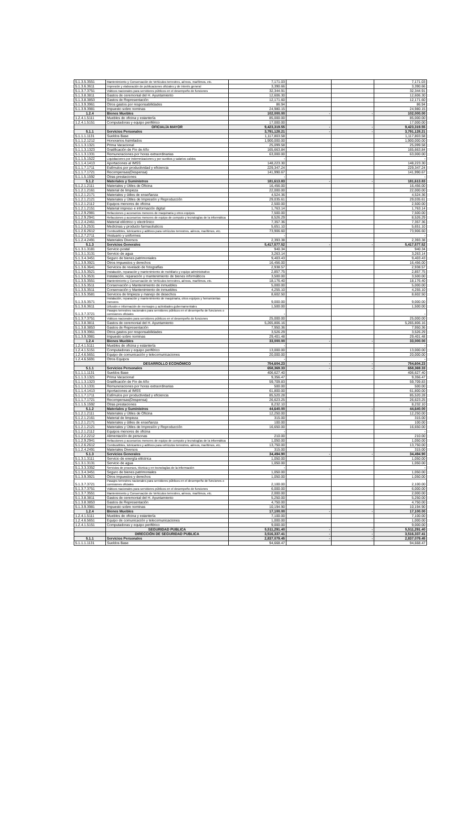| 5.1.3.5.3551 | Mantenimiento y Conservación de Vehículos terrestres, aéreos, marítimos, etc. | 7,171.03 | | | 7,171.03 |
| 5.1.3.6.3611 | Impresión y elaboración de publicaciones oficiales y de interés general | 3,390.66 | | | 3,390.66 |
| 5.1.3.7.3751 | Viáticos nacionales para servidores públicos en el desempeño de funciones | 32,344.91 | | | 32,344.91 |
| 5.1.3.8.3811 | Gastos de ceremonial del H. Ayuntamiento | 12,606.30 | | | 12,606.30 |
| 5.1.3.8.3853 | Gastos de Representación | 12,171.60 | | | 12,171.60 |
| 5.1.3.9.3961 | Otros gastos por responsabilidades | 86.94 | | | 86.94 |
| 5.1.3.9.3981 | Impuesto sobre nominas | 24,980.15 | | | 24,980.15 |
| 1.2.4 | Bienes Muebles | 102,000.00 | - | - | 102,000.00 |
| 1.2.4.1.5111 | Muebles de oficina y estantería | 85,000.00 | | | 85,000.00 |
| 1.2.4.1.5151 | Computadoras y equipo periférico | 17,000.00 | | | 17,000.00 |
| | OFICIALÍA MAYOR | 9,423,319.55 | - | - | 9,423,319.55 |
| 5.1.1 | Servicios Personales | 3,791,128.21 | - | - | 3,791,128.21 |
| 5.1.1.1.1131 | Sueldos Base | 1,117,803.58 | | | 1,117,803.58 |
| 5.1.1.2.1212 | Honorarios Asimilados | 1,900,000.00 | | | 1,900,000.00 |
| 5.1.1.3.1321 | Prima Vacacional | 25,099.58 | | | 25,099.58 |
| 5.1.1.3.1323 | Gratificación de Fin de Año | 165,663.84 | | | 165,663.84 |
| 5.1.1.3.1331 | Remuneraciones por horas extraordinarias | 63,000.00 | | | 63,000.00 |
| 5.1.1.5.1522 | Liquidaciones por indemnizaciones y por sueldos y salarios caídos | - | | | - |
| 5.1.1.4.1413 | Aportaciones al IMSS | 148,223.30 | | | 148,223.30 |
| 5.1.1.7.1711 | Estímulos por productividad y eficiencia | 229,347.24 | | | 229,347.24 |
| 5.1.1.7.1721 | Recompensas(Despensa) | 141,990.67 | | | 141,990.67 |
| 5.1.1.5.1592 | Otras prestaciones | - | | | - |
| 5.1.2 | Materiales y Suministros | 181,613.83 | - | - | 181,613.83 |
| 5.1.2.1.2111 | Materiales y Útiles de Oficina | 16,456.00 | | | 16,456.00 |
| 5.1.2.1.2161 | Material de limpieza | 22,000.00 | | | 22,000.00 |
| 5.1.2.1.2171 | Materiales y útiles de enseñanza | 4,524.36 | | | 4,524.36 |
| 5.1.2.1.2121 | Materiales y Útiles de Impresión y Reproducción | 29,035.61 | | | 29,035.61 |
| 5.1.2.1.2112 | Equipos menores de oficina | 2,500.00 | | | 2,500.00 |
| 5.1.2.1.2151 | Material impreso e información digital | 1,763.14 | | | 1,763.14 |
| 5.1.2.9.2981 | Refacciones y accesorios menores de maquinaria y otros equipos | 7,500.00 | | | 7,500.00 |
| 5.1.2.9.2941 | Refacciones y accesorios menores de equipo de computo y tecnologías de la informática | 8,526.29 | | | 8,526.29 |
| 5.1.2.4.2461 | Material eléctrico y electrónico | 7,357.36 | | | 7,357.36 |
| 5.1.2.5.2531 | Medicinas y producto farmacéuticos | 5,651.10 | | | 5,651.10 |
| 5.1.2.6.2612 | Combustibles, lubricantes y aditivos para vehículos terrestres, aéreos, marítimos, etc. | 73,906.60 | | | 73,906.60 |
| 5.1.2.7.2711 | Vestuario y uniformes | - | | | - |
| 5.1.2.4.2491 | Materiales Diversos | 2,393.38 | | | 2,393.38 |
| 5.1.3 | Servicios Generales | 5,417,577.52 | - | - | 5,417,577.52 |
| 5.1.3.1.3181 | Servicio postal | 940.34 | | | 940.34 |
| 5.1.3.1.3131 | Servicio de agua | 3,263.14 | | | 3,263.14 |
| 5.1.3.4.3451 | Seguro de bienes patrimoniales | 9,403.43 | | | 9,403.43 |
| 5.1.3.9.3921 | Otros impuestos y derechos | 16,456.00 | | | 16,456.00 |
| 5.1.3.6.3641 | Servicios de revelado de fotografías | 2,938.57 | | | 2,938.57 |
| 5.1.3.5.3521 | Instalación, reparación y mantenimiento de mobiliario y equipo administrativo | 2,857.75 | | | 2,857.75 |
| 5.1.3.5.3531 | Instalación, reparación y mantenimiento de bienes informáticos | 3,500.00 | | | 3,500.00 |
| 5.1.3.5.3551 | Mantenimiento y Conservación de Vehículos terrestres, aéreos, marítimos, etc. | 18,176.40 | | | 18,176.40 |
| 5.1.3.5.3511 | Conservación y Mantenimiento de inmuebles | 5,000.00 | | | 5,000.00 |
| 5.1.3.5.3511 | Conservación y Mantenimiento de inmuebles | 4,255.10 | | | 4,255.10 |
| 5.1.3.5.3581 | Servicios de limpieza y manejo de desechos | 8,602.50 | | | 8,602.50 |
| 5.1.3.5.3571 | Instalación, reparación y mantenimiento de maquinaria, otros equipos y herramientas menores | 9,000.00 | | | 9,000.00 |
| 5.1.3.6.3611 | Difusión e información de mensajes y actividades gubernamentales | 1,500.00 | | | 1,500.00 |
| 5.1.3.7.3721 | Pasajes terrestres nacionales para servidores públicos en el desempeño de funciones o comisiones oficiales | - | | | - |
| 5.1.3.7.3751 | Viáticos nacionales para servidores públicos en el desempeño de funciones | 25,000.00 | | | 25,000.00 |
| 5.1.3.8.3811 | Gastos de ceremonial del H. Ayuntamiento | 5,265,806.16 | | | 5,265,806.16 |
| 5.1.3.8.3853 | Gastos de Representación | 7,950.36 | | | 7,950.36 |
| 5.1.3.9.3961 | Otros gastos por responsabilidades | 3,526.29 | | | 3,526.29 |
| 5.1.3.9.3981 | Impuesto sobre nominas | 29,401.48 | | | 29,401.48 |
| 1.2.4 | Bienes Muebles | 33,000.00 | - | - | 33,000.00 |
| 1.2.4.1.5111 | Muebles de oficina y estantería | - | | | - |
| 1.2.4.1.5151 | Computadoras y equipo periférico | 13,000.00 | | | 13,000.00 |
| 1.2.4.6.5651 | Equipo de comunicación y telecomunicaciones | 20,000.00 | | | 20,000.00 |
| 1.2.4.6.5691 | Otros Equipos | - | | | - |
| | DESARROLLO ECONÓMICO | 754,604.23 | - | - | 754,604.23 |
| 5.1.1 | Servicios Personales | 658,369.33 | - | - | 658,369.33 |
| 5.1.1.1.1131 | Sueldos Base | 406,627.40 | | | 406,627.40 |
| 5.1.1.3.1321 | Prima Vacacional | 9,356.47 | | | 9,356.47 |
| 5.1.1.3.1323 | Gratificación de Fin de Año | 59,709.83 | | | 59,709.83 |
| 5.1.1.3.1331 | Remuneraciones por horas extraordinarias | 500.00 | | | 500.00 |
| 5.1.1.4.1413 | Aportaciones al IMSS | 61,800.00 | | | 61,800.00 |
| 5.1.1.7.1711 | Estímulos por productividad y eficiencia | 85,520.28 | | | 85,520.28 |
| 5.1.1.7.1721 | Recompensas(Despensa) | 26,623.25 | | | 26,623.25 |
| 5.1.1.5.1592 | Otras prestaciones | 8,232.10 | | | 8,232.10 |
| 5.1.2 | Materiales y Suministros | 44,640.00 | - | - | 44,640.00 |
| 5.1.2.1.2111 | Materiales y Útiles de Oficina | 12,250.00 | | | 12,250.00 |
| 5.1.2.1.2161 | Material de limpieza | 315.00 | | | 315.00 |
| 5.1.2.1.2171 | Materiales y útiles de enseñanza | 100.00 | | | 100.00 |
| 5.1.2.1.2121 | Materiales y Útiles de Impresión y Reproducción | 16,650.00 | | | 16,650.00 |
| 5.1.2.1.2112 | Equipos menores de oficina | - | | | - |
| 5.1.2.2.2212 | Alimentación de personas | 210.00 | | | 210.00 |
| 5.1.2.9.2941 | Refacciones y accesorios menores de equipo de computo y tecnologías de la informática | 1,050.00 | | | 1,050.00 |
| 5.1.2.6.2612 | Combustibles, lubricantes y aditivos para vehículos terrestres, aéreos, marítimos, etc. | 13,750.00 | | | 13,750.00 |
| 5.1.2.4.2491 | Materiales Diversos | 315.00 | | | 315.00 |
| 5.1.3 | Servicios Generales | 34,494.90 | - | - | 34,494.90 |
| 5.1.3.1.3111 | Servicio de energía eléctrica | 1,050.00 | | | 1,050.00 |
| 5.1.3.1.3131 | Servicio de agua | 1,050.00 | | | 1,050.00 |
| 5.1.3.3.3352 | Servicios de procesos, técnica y en tecnologías de la información | - | | | - |
| 5.1.3.4.3451 | Seguro de bienes patrimoniales | 1,050.00 | | | 1,050.00 |
| 5.1.3.9.3921 | Otros impuestos y derechos | 1,050.00 | | | 1,050.00 |
| 5.1.3.7.3721 | Pasajes terrestres nacionales para servidores públicos en el desempeño de funciones o comisiones oficiales | 2,100.00 | | | 2,100.00 |
| 5.1.3.7.3751 | Viáticos nacionales para servidores públicos en el desempeño de funciones | 6,000.00 | | | 6,000.00 |
| 5.1.3.7.3551 | Mantenimiento y Conservación de Vehículos terrestres, aéreos, marítimos, etc. | 2,000.00 | | | 2,000.00 |
| 5.1.3.8.3811 | Gastos de ceremonial del H. Ayuntamiento | 5,250.00 | | | 5,250.00 |
| 5.1.3.8.3853 | Gastos de Representación | 4,750.00 | | | 4,750.00 |
| 5.1.3.9.3981 | Impuesto sobre nominas | 10,194.90 | | | 10,194.90 |
| 1.2.4 | Bienes Muebles | 17,100.00 | - | - | 17,100.00 |
| 1.2.4.1.5111 | Muebles de oficina y estantería | 7,100.00 | | | 7,100.00 |
| 1.2.4.6.5651 | Equipo de comunicación y telecomunicaciones | 1,000.00 | | | 1,000.00 |
| 1.2.4.1.5151 | Computadoras y equipo periférico | 9,000.00 | | | 9,000.00 |
| | SEGURIDAD PUBLICA | 5,511,291.40 | - | - | 5,511,291.40 |
| | DIRECCIÓN DE SEGURIDAD PUBLICA | 3,516,337.41 | - | - | 3,516,337.41 |
| 5.1.1 | Servicios Personales | 2,837,079.45 | - | - | 2,837,079.45 |
| 5.1.1.1.1131 | Sueldos Base | 94,668.47 | | | 94,668.47 |